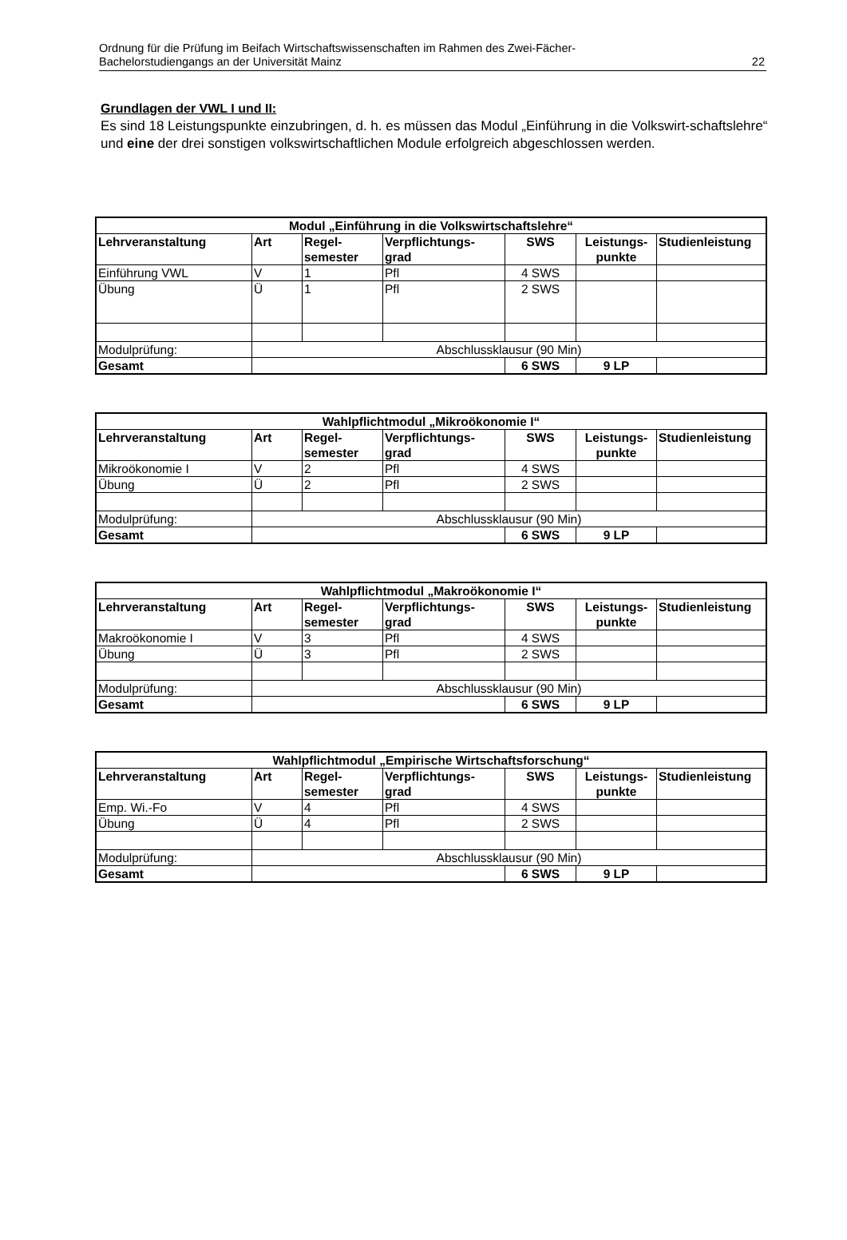Ordnung für die Prüfung im Beifach Wirtschaftswissenschaften im Rahmen des Zwei-Fächer-
Bachelorstudiengangs an der Universität Mainz
22
Grundlagen der VWL I und II:
Es sind 18 Leistungspunkte einzubringen, d. h. es müssen das Modul „Einführung in die Volkswirt-schaftslehre“ und eine der drei sonstigen volkswirtschaftlichen Module erfolgreich abgeschlossen werden.
| Modul „Einführung in die Volkswirtschaftslehre“ | | | | | | |
| --- | --- | --- | --- | --- | --- | --- |
| Lehrveranstaltung | Art | Regel- semester | Verpflichtungs- grad | SWS | Leistungs- punkte | Studienleistung |
| Einführung VWL | V | 1 | Pfl | 4 SWS | | |
| Übung | Ü | 1 | Pfl | 2 SWS | | |
| Modulprüfung: | Abschlussklausur (90 Min) | | | | | |
| Gesamt | | | | 6 SWS | 9 LP | |
| Wahlpflichtmodul „Mikroökonomie I“ | | | | | | |
| --- | --- | --- | --- | --- | --- | --- |
| Lehrveranstaltung | Art | Regel- semester | Verpflichtungs- grad | SWS | Leistungs- punkte | Studienleistung |
| Mikroökonomie I | V | 2 | Pfl | 4 SWS | | |
| Übung | Ü | 2 | Pfl | 2 SWS | | |
| Modulprüfung: | Abschlussklausur (90 Min) | | | | | |
| Gesamt | | | | 6 SWS | 9 LP | |
| Wahlpflichtmodul „Makroökonomie I“ | | | | | | |
| --- | --- | --- | --- | --- | --- | --- |
| Lehrveranstaltung | Art | Regel- semester | Verpflichtungs- grad | SWS | Leistungs- punkte | Studienleistung |
| Makroökonomie I | V | 3 | Pfl | 4 SWS | | |
| Übung | Ü | 3 | Pfl | 2 SWS | | |
| Modulprüfung: | Abschlussklausur (90 Min) | | | | | |
| Gesamt | | | | 6 SWS | 9 LP | |
| Wahlpflichtmodul „Empirische Wirtschaftsforschung“ | | | | | | |
| --- | --- | --- | --- | --- | --- | --- |
| Lehrveranstaltung | Art | Regel- semester | Verpflichtungs- grad | SWS | Leistungs- punkte | Studienleistung |
| Emp. Wi.-Fo | V | 4 | Pfl | 4 SWS | | |
| Übung | Ü | 4 | Pfl | 2 SWS | | |
| Modulprüfung: | Abschlussklausur (90 Min) | | | | | |
| Gesamt | | | | 6 SWS | 9 LP | |